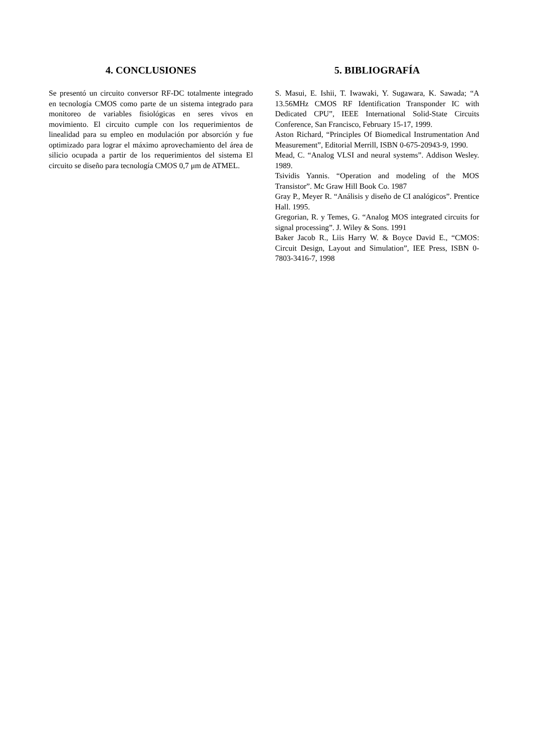4. CONCLUSIONES
Se presentó un circuito conversor RF-DC totalmente integrado en tecnología CMOS como parte de un sistema integrado para monitoreo de variables fisiológicas en seres vivos en movimiento. El circuito cumple con los requerimientos de linealidad para su empleo en modulación por absorción y fue optimizado para lograr el máximo aprovechamiento del área de silicio ocupada a partir de los requerimientos del sistema El circuito se diseño para tecnología CMOS 0,7 μm de ATMEL.
5. BIBLIOGRAFÍA
S. Masui, E. Ishii, T. Iwawaki, Y. Sugawara, K. Sawada; “A 13.56MHz CMOS RF Identification Transponder IC with Dedicated CPU”, IEEE International Solid-State Circuits Conference, San Francisco, February 15-17, 1999.
Aston Richard, “Principles Of Biomedical Instrumentation And Measurement”, Editorial Merrill, ISBN 0-675-20943-9, 1990.
Mead, C. “Analog VLSI and neural systems”. Addison Wesley. 1989.
Tsividis Yannis. “Operation and modeling of the MOS Transistor”. Mc Graw Hill Book Co. 1987
Gray P., Meyer R. “Análisis y diseño de CI analógicos”. Prentice Hall. 1995.
Gregorian, R. y Temes, G. “Analog MOS integrated circuits for signal processing”. J. Wiley & Sons. 1991
Baker Jacob R., Liis Harry W. & Boyce David E., “CMOS: Circuit Design, Layout and Simulation”, IEE Press, ISBN 0-7803-3416-7, 1998